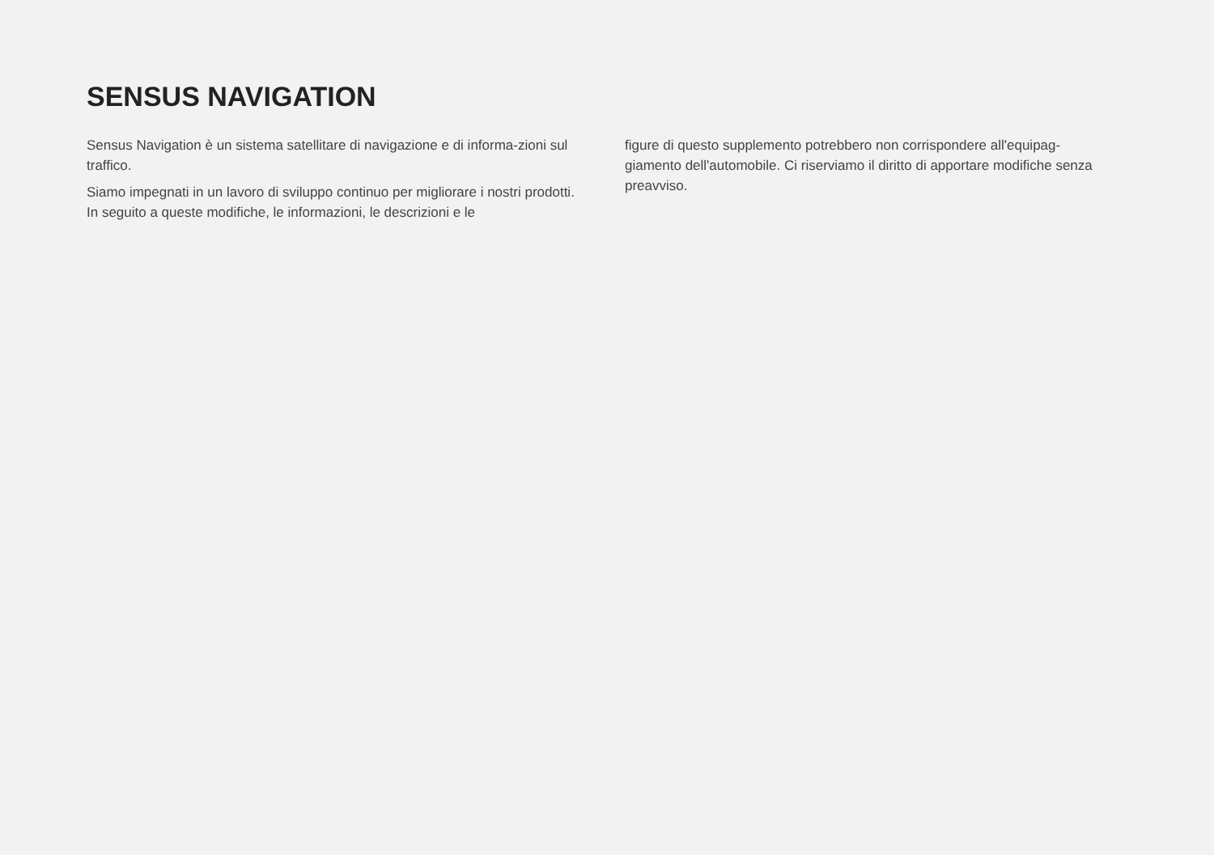SENSUS NAVIGATION
Sensus Navigation è un sistema satellitare di navigazione e di informa-zioni sul traffico.
Siamo impegnati in un lavoro di sviluppo continuo per migliorare i nostri prodotti. In seguito a queste modifiche, le informazioni, le descrizioni e le
figure di questo supplemento potrebbero non corrispondere all'equipag-giamento dell'automobile. Ci riserviamo il diritto di apportare modifiche senza preavviso.